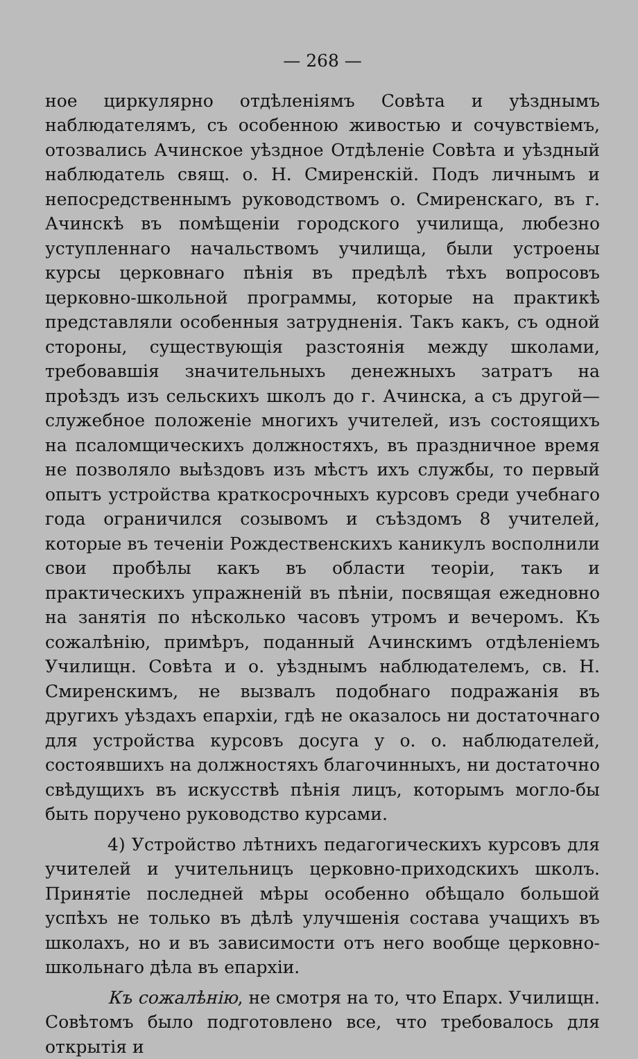— 268 —
ное циркулярно отдѣленіямъ Совѣта и уѣзднымъ наблюдателямъ, съ особенною живостью и сочувствіемъ, отозвались Ачинское уѣздное Отдѣленіе Совѣта и уѣздный наблюдатель свящ. о. Н. Смиренскій. Подъ личнымъ и непосредственнымъ руководствомъ о. Смиренскаго, въ г. Ачинскѣ въ помѣщеніи городского училища, любезно уступленнаго начальствомъ училища, были устроены курсы церковнаго пѣнія въ предѣлѣ тѣхъ вопросовъ церковно-школьной программы, которые на практикѣ представляли особенныя затрудненія. Такъ какъ, съ одной стороны, существующія разстоянія между школами, требовавшія значительныхъ денежныхъ затратъ на проѣздъ изъ сельскихъ школъ до г. Ачинска, а съ другой—служебное положеніе многихъ учителей, изъ состоящихъ на псаломщическихъ должностяхъ, въ праздничное время не позволяло выѣздовъ изъ мѣстъ ихъ службы, то первый опытъ устройства краткосрочныхъ курсовъ среди учебнаго года ограничился созывомъ и съѣздомъ 8 учителей, которые въ теченіи Рождественскихъ каникулъ восполнили свои пробѣлы какъ въ области теоріи, такъ и практическихъ упражненій въ пѣніи, посвящая ежедновно на занятія по нѣсколько часовъ утромъ и вечеромъ. Къ сожалѣнію, примѣръ, поданный Ачинскимъ отдѣленіемъ Училищн. Совѣта и о. уѣзднымъ наблюдателемъ, св. Н. Смиренскимъ, не вызвалъ подобнаго подражанія въ другихъ уѣздахъ епархіи, гдѣ не оказалось ни достаточнаго для устройства курсовъ досуга у о. о. наблюдателей, состоявшихъ на должностяхъ благочинныхъ, ни достаточно свѣдущихъ въ искусствѣ пѣнія лицъ, которымъ могло-бы быть поручено руководство курсами.
4) Устройство лѣтнихъ педагогическихъ курсовъ для учителей и учительницъ церковно-приходскихъ школъ. Принятіе последней мѣры особенно обѣщало большой успѣхъ не только въ дѣлѣ улучшенія состава учащихъ въ школахъ, но и въ зависимости отъ него вообще церковно-школьнаго дѣла въ епархіи.
Къ сожалѣнію, не смотря на то, что Епарх. Училищн. Совѣтомъ было подготовлено все, что требовалось для открытія и